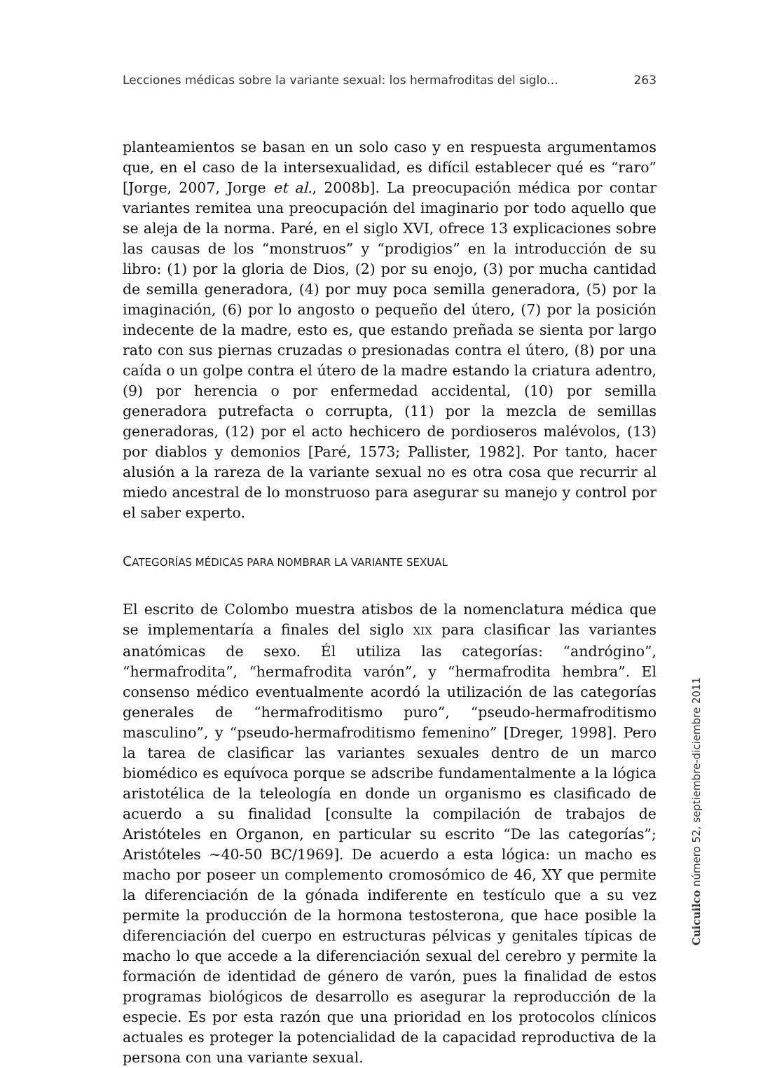Lecciones médicas sobre la variante sexual: los hermafroditas del siglo... 263
planteamientos se basan en un solo caso y en respuesta argumentamos que, en el caso de la intersexualidad, es difícil establecer qué es “raro” [Jorge, 2007, Jorge et al., 2008b]. La preocupación médica por contar variantes remitea una preocupación del imaginario por todo aquello que se aleja de la norma. Paré, en el siglo XVI, ofrece 13 explicaciones sobre las causas de los “monstruos” y “prodigios” en la introducción de su libro: (1) por la gloria de Dios, (2) por su enojo, (3) por mucha cantidad de semilla generadora, (4) por muy poca semilla generadora, (5) por la imaginación, (6) por lo angosto o pequeño del útero, (7) por la posición indecente de la madre, esto es, que estando preñada se sienta por largo rato con sus piernas cruzadas o presionadas contra el útero, (8) por una caída o un golpe contra el útero de la madre estando la criatura adentro, (9) por herencia o por enfermedad accidental, (10) por semilla generadora putrefacta o corrupta, (11) por la mezcla de semillas generadoras, (12) por el acto hechicero de pordioseros malévolos, (13) por diablos y demonios [Paré, 1573; Pallister, 1982]. Por tanto, hacer alusión a la rareza de la variante sexual no es otra cosa que recurrir al miedo ancestral de lo monstruoso para asegurar su manejo y control por el saber experto.
CATEGORÍAS MÉDICAS PARA NOMBRAR LA VARIANTE SEXUAL
El escrito de Colombo muestra atisbos de la nomenclatura médica que se implementaría a finales del siglo XIX para clasificar las variantes anatómicas de sexo. Él utiliza las categorías: “andrógino”, “hermafrodita”, “hermafrodita varón”, y “hermafrodita hembra”. El consenso médico eventualmente acordó la utilización de las categorías generales de “hermafroditismo puro”, “pseudo-hermafroditismo masculino”, y “pseudo-hermafroditismo femenino” [Dreger, 1998]. Pero la tarea de clasificar las variantes sexuales dentro de un marco biomédico es equívoca porque se adscribe fundamentalmente a la lógica aristotélica de la teleología en donde un organismo es clasificado de acuerdo a su finalidad [consulte la compilación de trabajos de Aristóteles en Organon, en particular su escrito “De las categorías”; Aristóteles ~40-50 BC/1969]. De acuerdo a esta lógica: un macho es macho por poseer un complemento cromosómico de 46, XY que permite la diferenciación de la gónada indiferente en testículo que a su vez permite la producción de la hormona testosterona, que hace posible la diferenciación del cuerpo en estructuras pélvicas y genitales típicas de macho lo que accede a la diferenciación sexual del cerebro y permite la formación de identidad de género de varón, pues la finalidad de estos programas biológicos de desarrollo es asegurar la reproducción de la especie. Es por esta razón que una prioridad en los protocolos clínicos actuales es proteger la potencialidad de la capacidad reproductiva de la persona con una variante sexual.
Cuicuilco número 52, septiembre-diciembre 2011